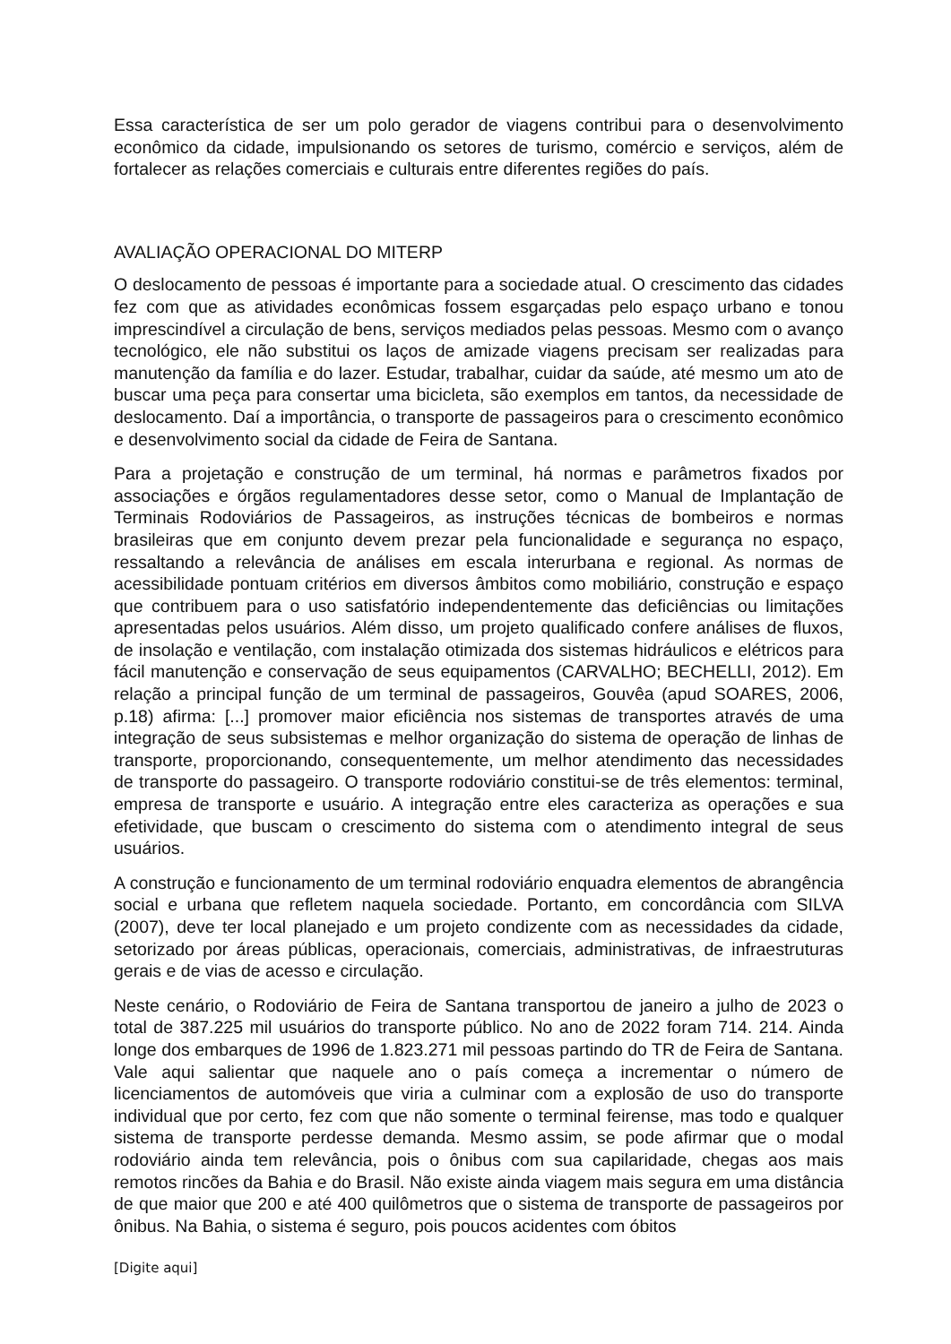Essa característica de ser um polo gerador de viagens contribui para o desenvolvimento econômico da cidade, impulsionando os setores de turismo, comércio e serviços, além de fortalecer as relações comerciais e culturais entre diferentes regiões do país.
AVALIAÇÃO OPERACIONAL DO MITERP
O deslocamento de pessoas é importante para a sociedade atual. O crescimento das cidades fez com que as atividades econômicas fossem esgarçadas pelo espaço urbano e tonou imprescindível a circulação de bens, serviços mediados pelas pessoas. Mesmo com o avanço tecnológico, ele não substitui os laços de amizade viagens precisam ser realizadas para manutenção da família e do lazer. Estudar, trabalhar, cuidar da saúde, até mesmo um ato de buscar uma peça para consertar uma bicicleta, são exemplos em tantos, da necessidade de deslocamento. Daí a importância, o transporte de passageiros para o crescimento econômico e desenvolvimento social da cidade de Feira de Santana.
Para a projetação e construção de um terminal, há normas e parâmetros fixados por associações e órgãos regulamentadores desse setor, como o Manual de Implantação de Terminais Rodoviários de Passageiros, as instruções técnicas de bombeiros e normas brasileiras que em conjunto devem prezar pela funcionalidade e segurança no espaço, ressaltando a relevância de análises em escala interurbana e regional. As normas de acessibilidade pontuam critérios em diversos âmbitos como mobiliário, construção e espaço que contribuem para o uso satisfatório independentemente das deficiências ou limitações apresentadas pelos usuários. Além disso, um projeto qualificado confere análises de fluxos, de insolação e ventilação, com instalação otimizada dos sistemas hidráulicos e elétricos para fácil manutenção e conservação de seus equipamentos (CARVALHO; BECHELLI, 2012). Em relação a principal função de um terminal de passageiros, Gouvêa (apud SOARES, 2006, p.18) afirma: [...] promover maior eficiência nos sistemas de transportes através de uma integração de seus subsistemas e melhor organização do sistema de operação de linhas de transporte, proporcionando, consequentemente, um melhor atendimento das necessidades de transporte do passageiro. O transporte rodoviário constitui-se de três elementos: terminal, empresa de transporte e usuário. A integração entre eles caracteriza as operações e sua efetividade, que buscam o crescimento do sistema com o atendimento integral de seus usuários.
A construção e funcionamento de um terminal rodoviário enquadra elementos de abrangência social e urbana que refletem naquela sociedade. Portanto, em concordância com SILVA (2007), deve ter local planejado e um projeto condizente com as necessidades da cidade, setorizado por áreas públicas, operacionais, comerciais, administrativas, de infraestruturas gerais e de vias de acesso e circulação.
Neste cenário, o Rodoviário de Feira de Santana transportou de janeiro a julho de 2023 o total de 387.225 mil usuários do transporte público. No ano de 2022 foram 714. 214. Ainda longe dos embarques de 1996 de 1.823.271 mil pessoas partindo do TR de Feira de Santana. Vale aqui salientar que naquele ano o país começa a incrementar o número de licenciamentos de automóveis que viria a culminar com a explosão de uso do transporte individual que por certo, fez com que não somente o terminal feirense, mas todo e qualquer sistema de transporte perdesse demanda. Mesmo assim, se pode afirmar que o modal rodoviário ainda tem relevância, pois o ônibus com sua capilaridade, chegas aos mais remotos rincões da Bahia e do Brasil. Não existe ainda viagem mais segura em uma distância de que maior que 200 e até 400 quilômetros que o sistema de transporte de passageiros por ônibus. Na Bahia, o sistema é seguro, pois poucos acidentes com óbitos
[Digite aqui]